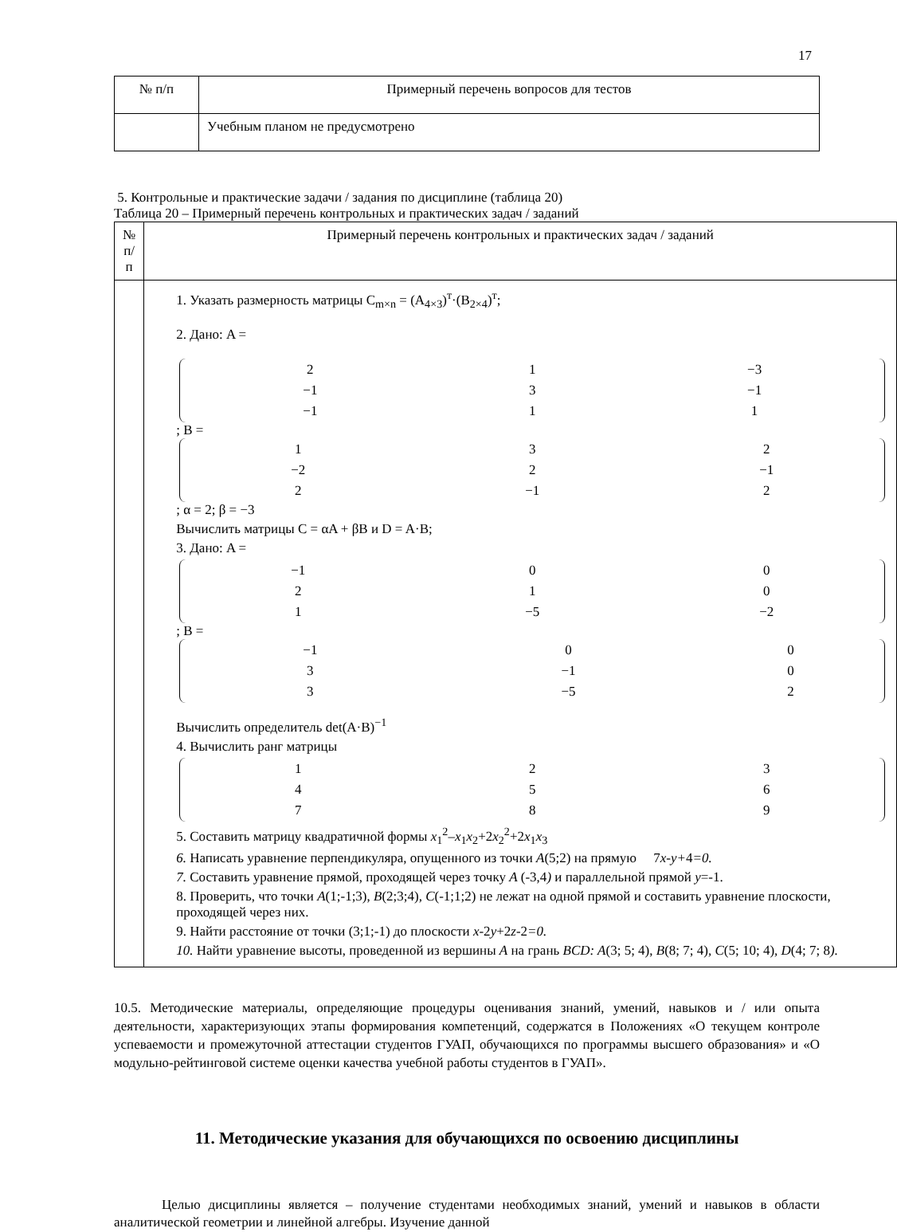17
| № п/п | Примерный перечень вопросов для тестов |
| --- | --- |
| | Учебным планом не предусмотрено |
5. Контрольные и практические задачи / задания по дисциплине (таблица 20)
Таблица 20 – Примерный перечень контрольных и практических задач / заданий
| № п/п | Примерный перечень контрольных и практических задач / заданий |
| --- | --- |
| | 1. Указать размерность матрицы C<sub>m×n</sub> = (A<sub>4×3</sub>)<sup>т</sup>·(B<sub>2×4</sub>)<sup>т</sup>; 2. Дано: A = / 2 / 1 / −3 / / −1 / 3 / −1 / / −1 / 1 / 1 / ; B = / 1 / 3 / 2 / / −2 / 2 / −1 / / 2 / −1 / 2 / ; α = 2; β = −3 Вычислить матрицы C = αA + βB и D = A·B; 3. Дано: A = / −1 / 0 / 0 / / 2 / 1 / 0 / / 1 / −5 / −2 / ; B = / −1 / 0 / 0 / / 3 / −1 / 0 / / 3 / −5 / 2 / Вычислить определитель det(A·B)<sup>−1</sup> 4. Вычислить ранг матрицы / 1 / 2 / 3 / / 4 / 5 / 6 / / 7 / 8 / 9 / 5. Составить матрицу квадратичной формы x<sub>1</sub><sup>2</sup>– x<sub>1</sub> x<sub>2</sub>+2 x<sub>2</sub><sup>2</sup>+2 x<sub>1</sub> x<sub>3</sub> 6. Написать уравнение перпендикуляра, опущенного из точки A (5;2) на прямую 7 x-y+ 4 =0. 7. Составить уравнение прямой, проходящей через точку A (-3,4 ) и параллельной прямой y =-1. 8. Проверить, что точки A (1;-1;3), B (2;3;4) , C (-1;1;2) не лежат на одной прямой и составить уравнение плоскости, проходящей через них. 9. Найти расстояние от точки (3;1;-1) до плоскости x -2 y +2 z -2 =0. 10. Найти уравнение высоты, проведенной из вершины A на грань BCD: A (3; 5; 4), B (8; 7; 4) , C (5; 10; 4) , D (4; 7; 8 ). |
10.5. Методические материалы, определяющие процедуры оценивания знаний, умений, навыков и / или опыта деятельности, характеризующих этапы формирования компетенций, содержатся в Положениях «О текущем контроле успеваемости и промежуточной аттестации студентов ГУАП, обучающихся по программы высшего образования» и «О модульно-рейтинговой системе оценки качества учебной работы студентов в ГУАП».
11. Методические указания для обучающихся по освоению дисциплины
Целью дисциплины является – получение студентами необходимых знаний, умений и навыков в области аналитической геометрии и линейной алгебры. Изучение данной